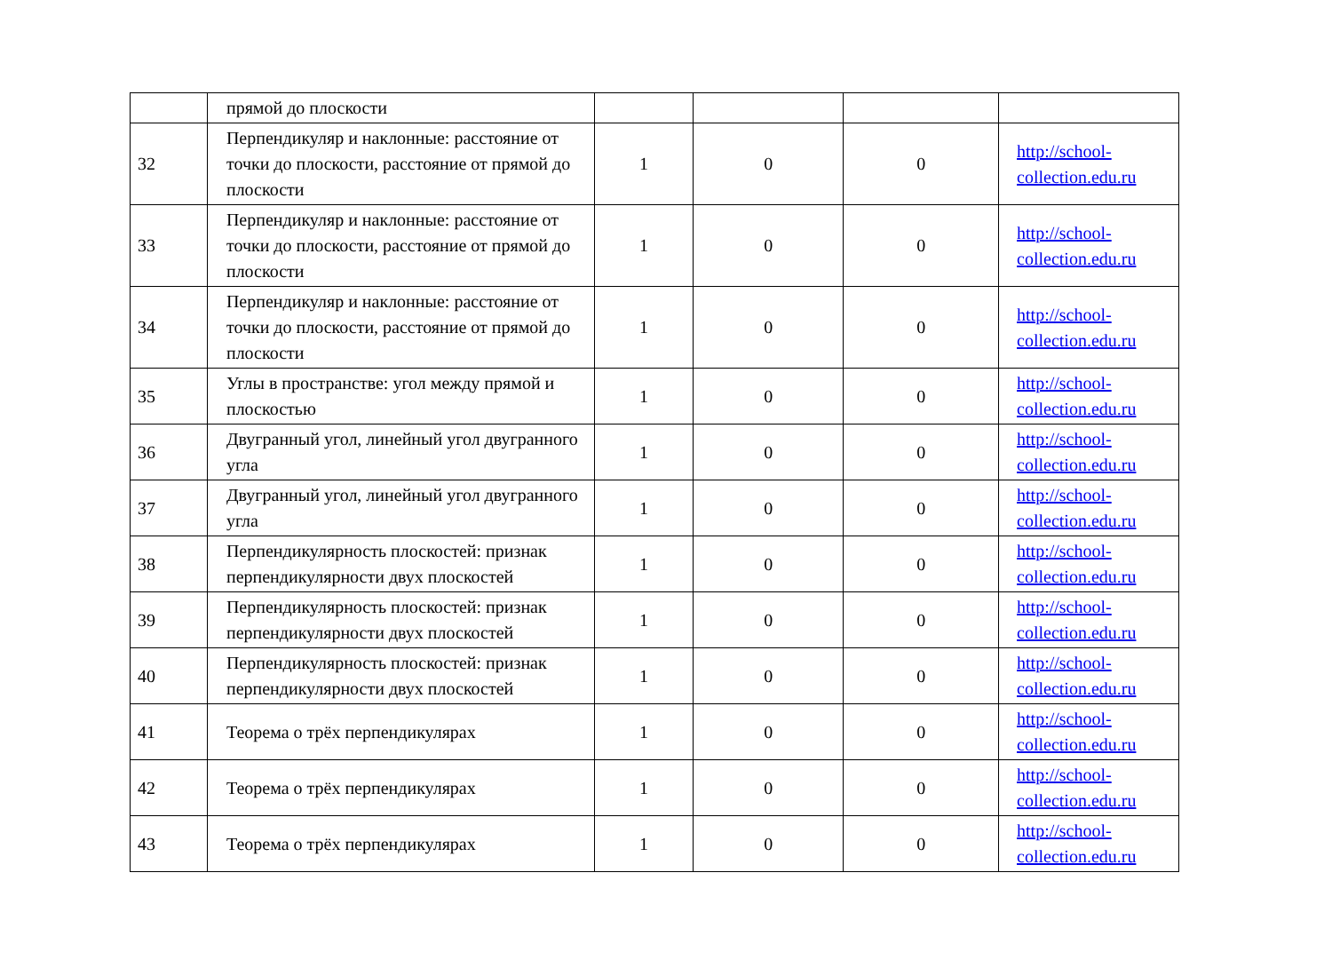| | прямой до плоскости | | | | |
| 32 | Перпендикуляр и наклонные: расстояние от точки до плоскости, расстояние от прямой до плоскости | 1 | 0 | 0 | http://school-collection.edu.ru |
| 33 | Перпендикуляр и наклонные: расстояние от точки до плоскости, расстояние от прямой до плоскости | 1 | 0 | 0 | http://school-collection.edu.ru |
| 34 | Перпендикуляр и наклонные: расстояние от точки до плоскости, расстояние от прямой до плоскости | 1 | 0 | 0 | http://school-collection.edu.ru |
| 35 | Углы в пространстве: угол между прямой и плоскостью | 1 | 0 | 0 | http://school-collection.edu.ru |
| 36 | Двугранный угол, линейный угол двугранного угла | 1 | 0 | 0 | http://school-collection.edu.ru |
| 37 | Двугранный угол, линейный угол двугранного угла | 1 | 0 | 0 | http://school-collection.edu.ru |
| 38 | Перпендикулярность плоскостей: признак перпендикулярности двух плоскостей | 1 | 0 | 0 | http://school-collection.edu.ru |
| 39 | Перпендикулярность плоскостей: признак перпендикулярности двух плоскостей | 1 | 0 | 0 | http://school-collection.edu.ru |
| 40 | Перпендикулярность плоскостей: признак перпендикулярности двух плоскостей | 1 | 0 | 0 | http://school-collection.edu.ru |
| 41 | Теорема о трёх перпендикулярах | 1 | 0 | 0 | http://school-collection.edu.ru |
| 42 | Теорема о трёх перпендикулярах | 1 | 0 | 0 | http://school-collection.edu.ru |
| 43 | Теорема о трёх перпендикулярах | 1 | 0 | 0 | http://school-collection.edu.ru |